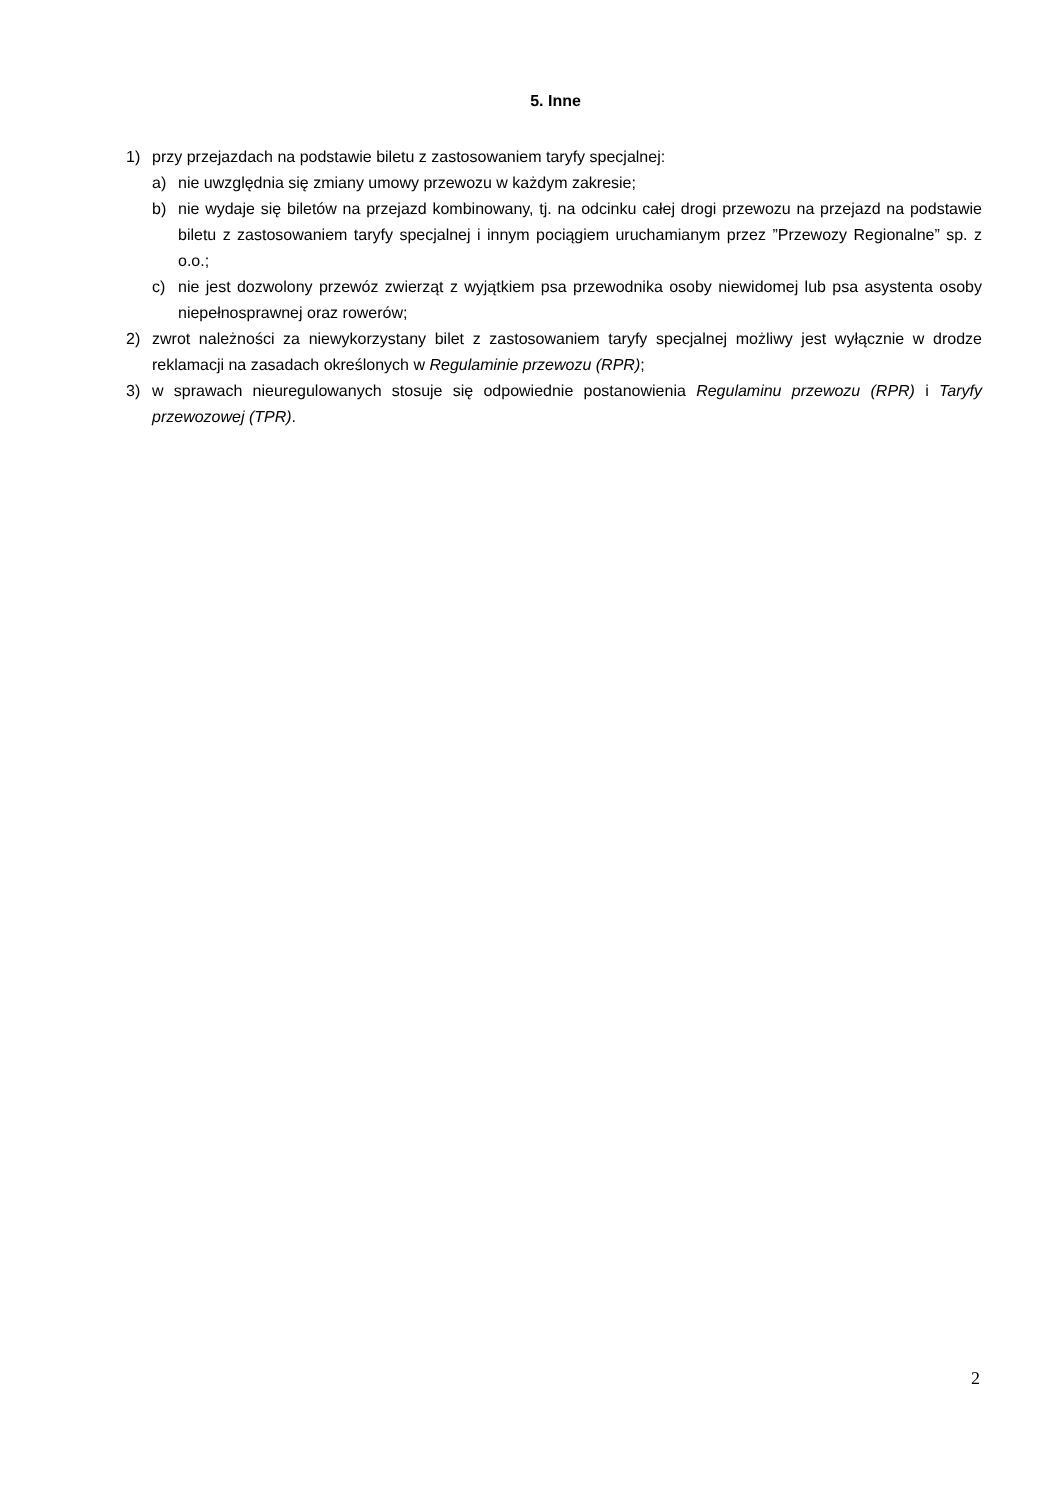5. Inne
1) przy przejazdach na podstawie biletu z zastosowaniem taryfy specjalnej:
a) nie uwzględnia się zmiany umowy przewozu w każdym zakresie;
b) nie wydaje się biletów na przejazd kombinowany, tj. na odcinku całej drogi przewozu na przejazd na podstawie biletu z zastosowaniem taryfy specjalnej i innym pociągiem uruchamianym przez ”Przewozy Regionalne” sp. z o.o.;
c) nie jest dozwolony przewóz zwierząt z wyjątkiem psa przewodnika osoby niewidomej lub psa asystenta osoby niepełnosprawnej oraz rowerów;
2) zwrot należności za niewykorzystany bilet z zastosowaniem taryfy specjalnej możliwy jest wyłącznie w drodze reklamacji na zasadach określonych w Regulaminie przewozu (RPR);
3) w sprawach nieuregulowanych stosuje się odpowiednie postanowienia Regulaminu przewozu (RPR) i Taryfy przewozowej (TPR).
2